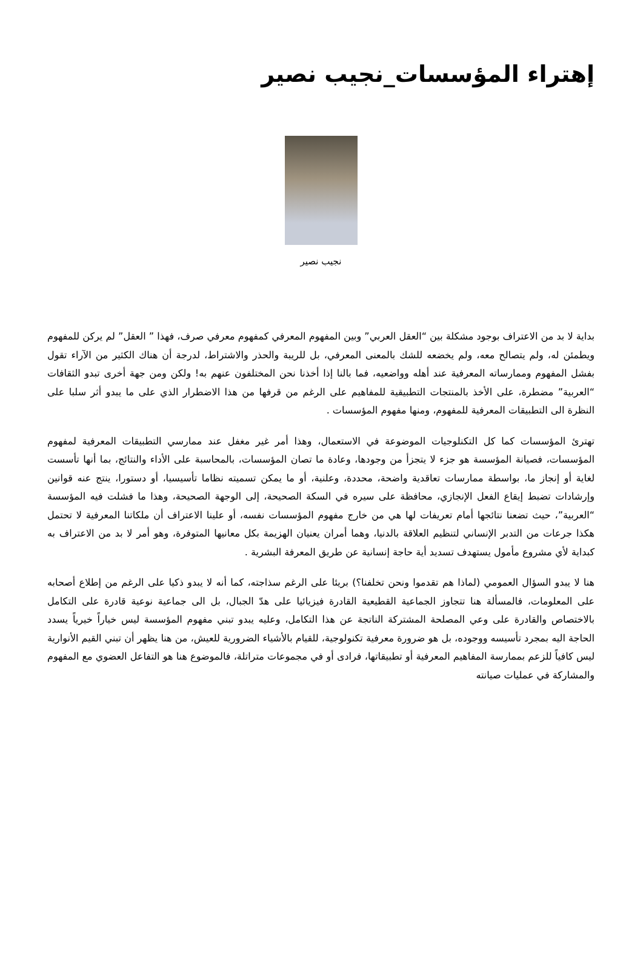إهتراء المؤسسات_نجيب نصير
نجيب نصير
بداية لا بد من الاعتراف بوجود مشكلة بين “العقل العربي” وبين المفهوم المعرفي كمفهوم معرفي صرف، فهذا ” العقل” لم يركن للمفهوم ويطمئن له، ولم يتصالح معه، ولم يخضعه للشك بالمعنى المعرفي، بل للريبة والحذر والاشتراط، لدرجة أن هناك الكثير من الآراء تقول بفشل المفهوم وممارساته المعرفية عند أهله وواضعيه، فما بالنا إذا أخذنا نحن المختلفون عنهم به! ولكن ومن جهة أخرى تبدو الثقافات “العربية” مضطرة، على الأخذ بالمنتجات التطبيقية للمفاهيم على الرغم من قرفها من هذا الاضطرار الذي على ما يبدو أثر سلبا على النظرة الى التطبيقات المعرفية للمفهوم، ومنها مفهوم المؤسسات .
تهترئ المؤسسات كما كل التكنلوجيات الموضوعة في الاستعمال، وهذا أمر غير مغفل عند ممارسي التطبيقات المعرفية لمفهوم المؤسسات، فصيانة المؤسسة هو جزء لا يتجزأ من وجودها، وعادة ما تصان المؤسسات، بالمحاسبة على الأداء والنتائج، بما أنها تأسست لغاية أو إنجاز ما، بواسطة ممارسات تعاقدية واضحة، محددة، وعلنية، أو ما يمكن تسميته نظاما تأسيسيا، أو دستورا، ينتج عنه قوانين وإرشادات تضبط إيقاع الفعل الإنجازي، محافظة على سيره في السكة الصحيحة، إلى الوجهة الصحيحة، وهذا ما فشلت فيه المؤسسة “العربية”، حيث تضعنا نتائجها أمام تعريفات لها هي من خارج مفهوم المؤسسات نفسه، أو علينا الاعتراف أن ملكاتنا المعرفية لا تحتمل هكذا جرعات من التدبر الإنساني لتنظيم العلاقة بالدنيا، وهما أمران يعنيان الهزيمة بكل معانيها المتوفرة، وهو أمر لا بد من الاعتراف به كبداية لأي مشروع مأمول يستهدف تسديد أية حاجة إنسانية عن طريق المعرفة البشرية .
هنا لا يبدو السؤال العمومي (لماذا هم تقدموا ونحن تخلفنا؟) بريئا على الرغم سذاجته، كما أنه لا يبدو ذكيا على الرغم من إطلاع أصحابه على المعلومات، فالمسألة هنا تتجاوز الجماعية القطيعية القادرة فيزيائيا على هدّ الجبال، بل الى جماعية نوعية قادرة على التكامل بالاختصاص والقادرة على وعي المصلحة المشتركة الناتجة عن هذا التكامل، وعليه يبدو تبني مفهوم المؤسسة ليس خياراً خيرياً يسدد الحاجة اليه بمجرد تأسيسه ووجوده، بل هو ضرورة معرفية تكنولوجية، للقيام بالأشياء الضرورية للعيش، من هنا يظهر أن تبني القيم الأنوارية ليس كافياً للزعم بممارسة المفاهيم المعرفية أو تطبيقاتها، فرادى أو في مجموعات متراتلة، فالموضوع هنا هو التفاعل العضوي مع المفهوم والمشاركة في عمليات صيانته